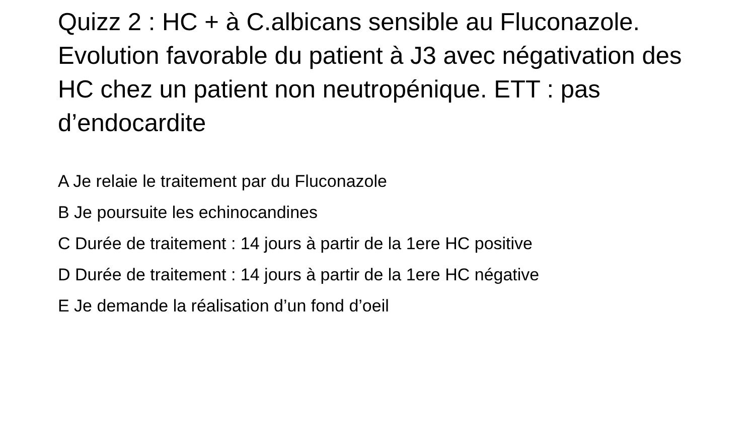Quizz 2 : HC + à C.albicans sensible au Fluconazole. Evolution favorable du patient à J3 avec négativation des HC chez un patient non neutropénique. ETT : pas d’endocardite
A Je relaie le traitement par du Fluconazole
B Je poursuite les echinocandines
C Durée de traitement : 14 jours à partir de la 1ere HC positive
D Durée de traitement : 14 jours à partir de la 1ere HC négative
E Je demande la réalisation d’un fond d’oeil